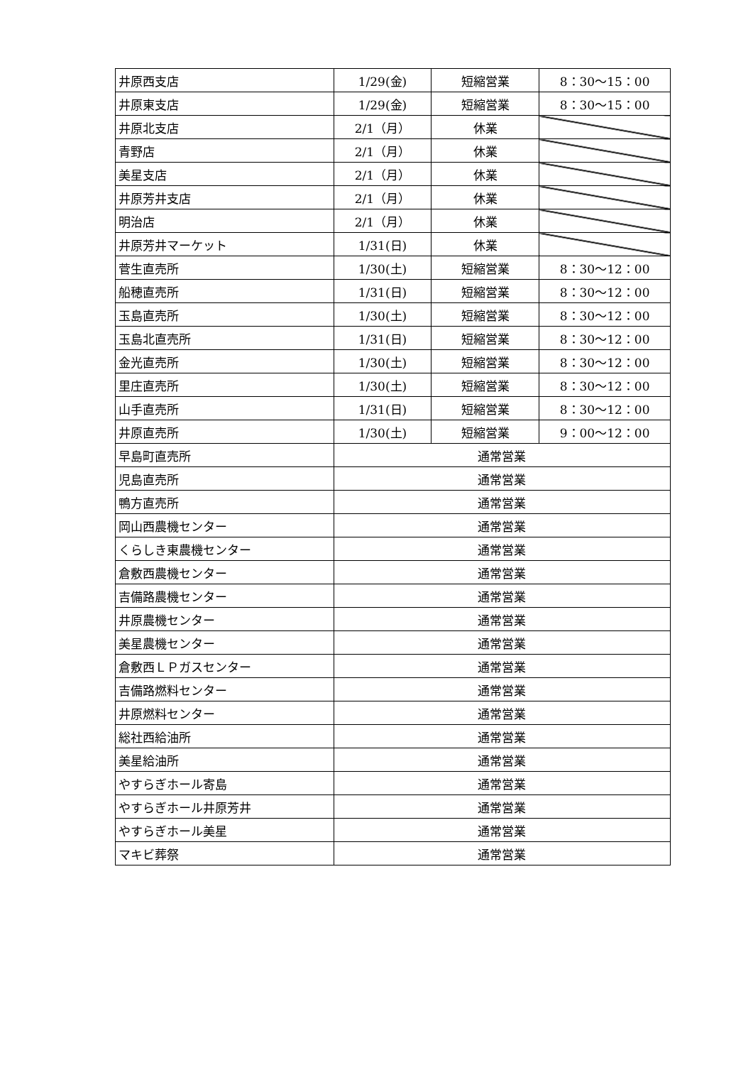| 井原西支店 | 1/29(金) | 短縮営業 | 8：30～15：00 |
| 井原東支店 | 1/29(金) | 短縮営業 | 8：30～15：00 |
| 井原北支店 | 2/1（月） | 休業 | |
| 青野店 | 2/1（月） | 休業 | |
| 美星支店 | 2/1（月） | 休業 | |
| 井原芳井支店 | 2/1（月） | 休業 | |
| 明治店 | 2/1（月） | 休業 | |
| 井原芳井マーケット | 1/31(日) | 休業 | |
| 菅生直売所 | 1/30(土) | 短縮営業 | 8：30～12：00 |
| 船穂直売所 | 1/31(日) | 短縮営業 | 8：30～12：00 |
| 玉島直売所 | 1/30(土) | 短縮営業 | 8：30～12：00 |
| 玉島北直売所 | 1/31(日) | 短縮営業 | 8：30～12：00 |
| 金光直売所 | 1/30(土) | 短縮営業 | 8：30～12：00 |
| 里庄直売所 | 1/30(土) | 短縮営業 | 8：30～12：00 |
| 山手直売所 | 1/31(日) | 短縮営業 | 8：30～12：00 |
| 井原直売所 | 1/30(土) | 短縮営業 | 9：00～12：00 |
| 早島町直売所 | 通常営業 | | |
| 児島直売所 | 通常営業 | | |
| 鴨方直売所 | 通常営業 | | |
| 岡山西農機センター | 通常営業 | | |
| くらしき東農機センター | 通常営業 | | |
| 倉敷西農機センター | 通常営業 | | |
| 吉備路農機センター | 通常営業 | | |
| 井原農機センター | 通常営業 | | |
| 美星農機センター | 通常営業 | | |
| 倉敷西ＬＰガスセンター | 通常営業 | | |
| 吉備路燃料センター | 通常営業 | | |
| 井原燃料センター | 通常営業 | | |
| 総社西給油所 | 通常営業 | | |
| 美星給油所 | 通常営業 | | |
| やすらぎホール寄島 | 通常営業 | | |
| やすらぎホール井原芳井 | 通常営業 | | |
| やすらぎホール美星 | 通常営業 | | |
| マキビ葬祭 | 通常営業 | | |